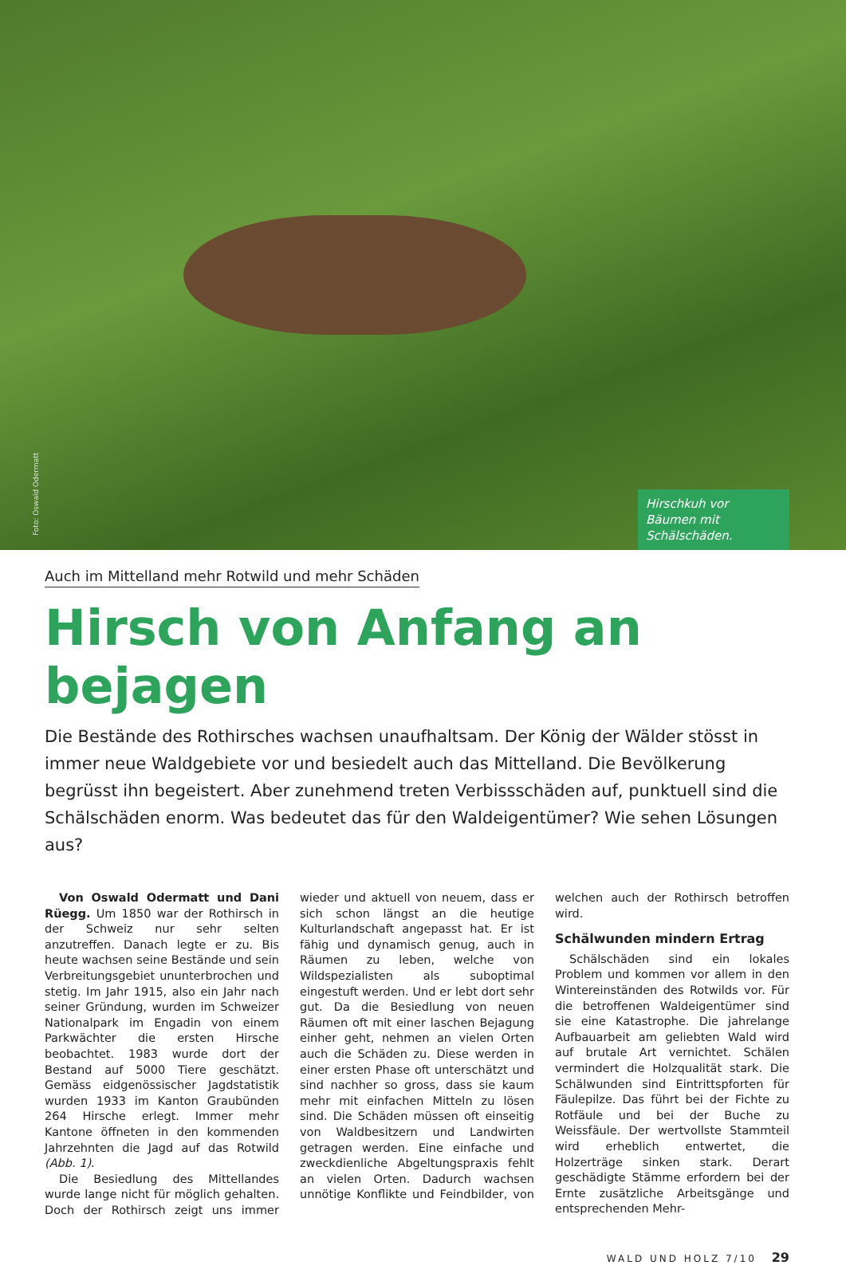Foto: Oswald Odermatt
Hirschkuh vor Bäumen mit Schälschäden.
Auch im Mittelland mehr Rotwild und mehr Schäden
Hirsch von Anfang an bejagen
Die Bestände des Rothirsches wachsen unaufhaltsam. Der König der Wälder stösst in immer neue Waldgebiete vor und besiedelt auch das Mittelland. Die Bevölkerung begrüsst ihn begeistert. Aber zunehmend treten Verbissschäden auf, punktuell sind die Schälschäden enorm. Was bedeutet das für den Waldeigentümer? Wie sehen Lösungen aus?
Von Oswald Odermatt und Dani Rüegg. Um 1850 war der Rothirsch in der Schweiz nur sehr selten anzutreffen. Danach legte er zu. Bis heute wachsen seine Bestände und sein Verbreitungsgebiet ununterbrochen und stetig. Im Jahr 1915, also ein Jahr nach seiner Gründung, wurden im Schweizer Nationalpark im Engadin von einem Parkwächter die ersten Hirsche beobachtet. 1983 wurde dort der Bestand auf 5000 Tiere geschätzt. Gemäss eidgenössischer Jagdstatistik wurden 1933 im Kanton Graubünden 264 Hirsche erlegt. Immer mehr Kantone öffneten in den kommenden Jahrzehnten die Jagd auf das Rotwild (Abb. 1).
Die Besiedlung des Mittellandes wurde lange nicht für möglich gehalten. Doch der Rothirsch zeigt uns immer wieder und aktuell von neuem, dass er sich schon längst an die heutige Kulturlandschaft angepasst hat. Er ist fähig und dynamisch genug, auch in Räumen zu leben, welche von Wildspezialisten als suboptimal eingestuft werden. Und er lebt dort sehr gut. Da die Besiedlung von neuen Räumen oft mit einer laschen Bejagung einher geht, nehmen an vielen Orten auch die Schäden zu. Diese werden in einer ersten Phase oft unterschätzt und sind nachher so gross, dass sie kaum mehr mit einfachen Mitteln zu lösen sind. Die Schäden müssen oft einseitig von Waldbesitzern und Landwirten getragen werden. Eine einfache und zweckdienliche Abgeltungspraxis fehlt an vielen Orten. Dadurch wachsen unnötige Konflikte und Feindbilder, von welchen auch der Rothirsch betroffen wird.
Schälwunden mindern Ertrag
Schälschäden sind ein lokales Problem und kommen vor allem in den Wintereinständen des Rotwilds vor. Für die betroffenen Waldeigentümer sind sie eine Katastrophe. Die jahrelange Aufbauarbeit am geliebten Wald wird auf brutale Art vernichtet. Schälen vermindert die Holzqualität stark. Die Schälwunden sind Eintrittspforten für Fäulepilze. Das führt bei der Fichte zu Rotfäule und bei der Buche zu Weissfäule. Der wertvollste Stammteil wird erheblich entwertet, die Holzerträge sinken stark. Derart geschädigte Stämme erfordern bei der Ernte zusätzliche Arbeitsgänge und entsprechenden Mehr-
WALD UND HOLZ 7/10 29